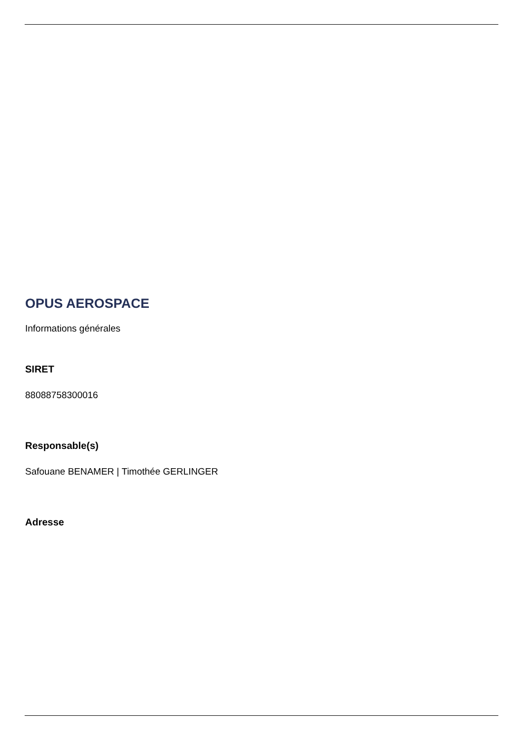OPUS AEROSPACE
Informations générales
SIRET
88088758300016
Responsable(s)
Safouane BENAMER | Timothée GERLINGER
Adresse